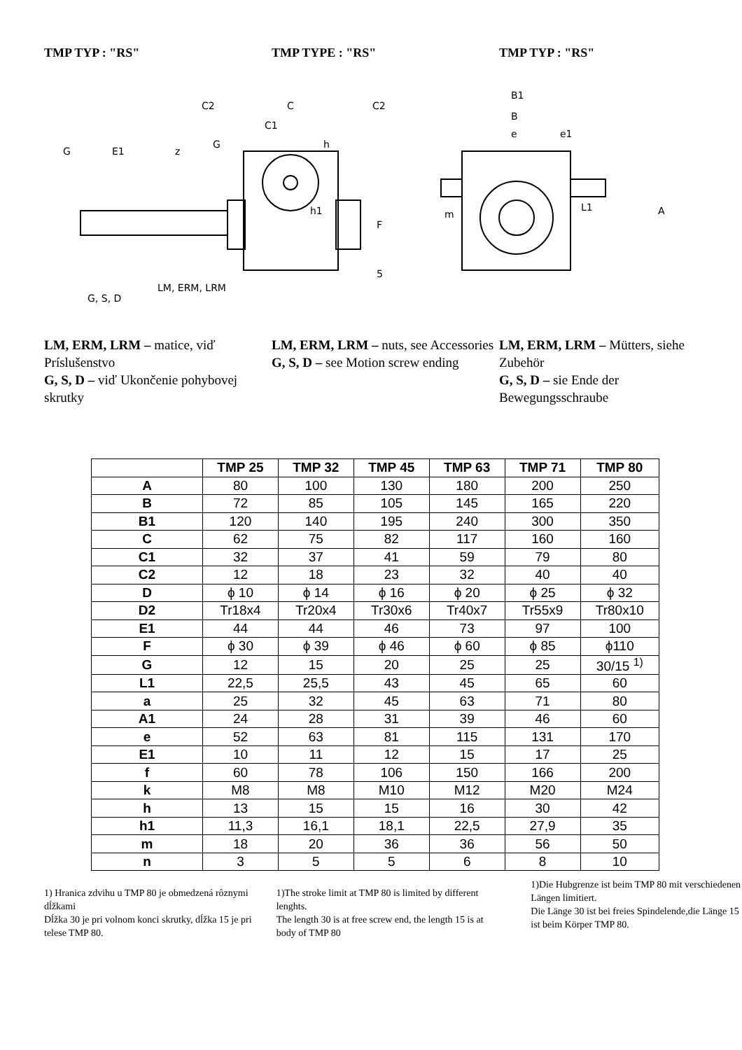TMP TYP : "RS" TMP TYPE : "RS" TMP TYP : "RS"
C2
C
C2
C1
G
h
G
E1
z
h1
F
5
LM, ERM, LRM
G, S, D
B1
B
e
e1
L1
m
A
LM, ERM, LRM – matice, viď Príslušenstvo
G, S, D – viď Ukončenie pohybovej skrutky
LM, ERM, LRM – nuts, see Accessories
G, S, D – see Motion screw ending
LM, ERM, LRM – Mütters, siehe Zubehör
G, S, D – sie Ende der Bewegungsschraube
| | TMP 25 | TMP 32 | TMP 45 | TMP 63 | TMP 71 | TMP 80 |
| --- | --- | --- | --- | --- | --- | --- |
| A | 80 | 100 | 130 | 180 | 200 | 250 |
| B | 72 | 85 | 105 | 145 | 165 | 220 |
| B1 | 120 | 140 | 195 | 240 | 300 | 350 |
| C | 62 | 75 | 82 | 117 | 160 | 160 |
| C1 | 32 | 37 | 41 | 59 | 79 | 80 |
| C2 | 12 | 18 | 23 | 32 | 40 | 40 |
| D | ϕ 10 | ϕ 14 | ϕ 16 | ϕ 20 | ϕ 25 | ϕ 32 |
| D2 | Tr18x4 | Tr20x4 | Tr30x6 | Tr40x7 | Tr55x9 | Tr80x10 |
| E1 | 44 | 44 | 46 | 73 | 97 | 100 |
| F | ϕ 30 | ϕ 39 | ϕ 46 | ϕ 60 | ϕ 85 | ϕ110 |
| G | 12 | 15 | 20 | 25 | 25 | 30/15 <sup>1)</sup> |
| L1 | 22,5 | 25,5 | 43 | 45 | 65 | 60 |
| a | 25 | 32 | 45 | 63 | 71 | 80 |
| A1 | 24 | 28 | 31 | 39 | 46 | 60 |
| e | 52 | 63 | 81 | 115 | 131 | 170 |
| E1 | 10 | 11 | 12 | 15 | 17 | 25 |
| f | 60 | 78 | 106 | 150 | 166 | 200 |
| k | M8 | M8 | M10 | M12 | M20 | M24 |
| h | 13 | 15 | 15 | 16 | 30 | 42 |
| h1 | 11,3 | 16,1 | 18,1 | 22,5 | 27,9 | 35 |
| m | 18 | 20 | 36 | 36 | 56 | 50 |
| n | 3 | 5 | 5 | 6 | 8 | 10 |
1) Hranica zdvihu u TMP 80 je obmedzená rôznymi dĺžkami
Dĺžka 30 je pri volnom konci skrutky, dĺžka 15 je pri telese TMP 80.
1)The stroke limit at TMP 80 is limited by different lenghts.
The length 30 is at free screw end, the length 15 is at body of TMP 80
1)Die Hubgrenze ist beim TMP 80 mit verschiedenen Längen limitiert.
Die Länge 30 ist bei freies Spindelende,die Länge 15 ist beim Körper TMP 80.